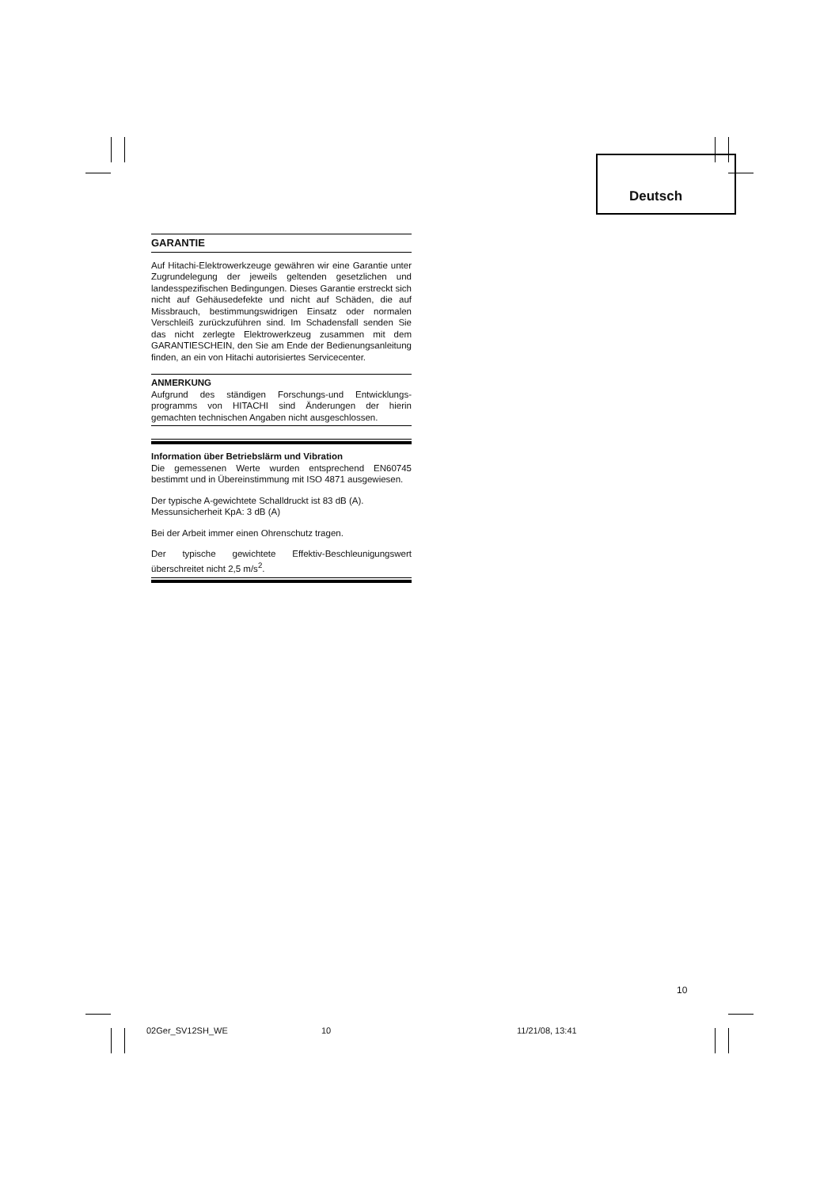Deutsch
GARANTIE
Auf Hitachi-Elektrowerkzeuge gewähren wir eine Garantie unter Zugrundelegung der jeweils geltenden gesetzlichen und landesspezifischen Bedingungen. Dieses Garantie erstreckt sich nicht auf Gehäusedefekte und nicht auf Schäden, die auf Missbrauch, bestimmungswidrigen Einsatz oder normalen Verschleiß zurückzuführen sind. Im Schadensfall senden Sie das nicht zerlegte Elektrowerkzeug zusammen mit dem GARANTIESCHEIN, den Sie am Ende der Bedienungsanleitung finden, an ein von Hitachi autorisiertes Servicecenter.
ANMERKUNG
Aufgrund des ständigen Forschungs-und Entwicklungs-programms von HITACHI sind Änderungen der hierin gemachten technischen Angaben nicht ausgeschlossen.
Information über Betriebslärm und Vibration
Die gemessenen Werte wurden entsprechend EN60745 bestimmt und in Übereinstimmung mit ISO 4871 ausgewiesen.
Der typische A-gewichtete Schalldruckt ist 83 dB (A).
Messunsicherheit KpA: 3 dB (A)
Bei der Arbeit immer einen Ohrenschutz tragen.
Der typische gewichtete Effektiv-Beschleunigungswert überschreitet nicht 2,5 m/s<sup>2</sup>.
10
02Ger_SV12SH_WE 10 11/21/08, 13:41